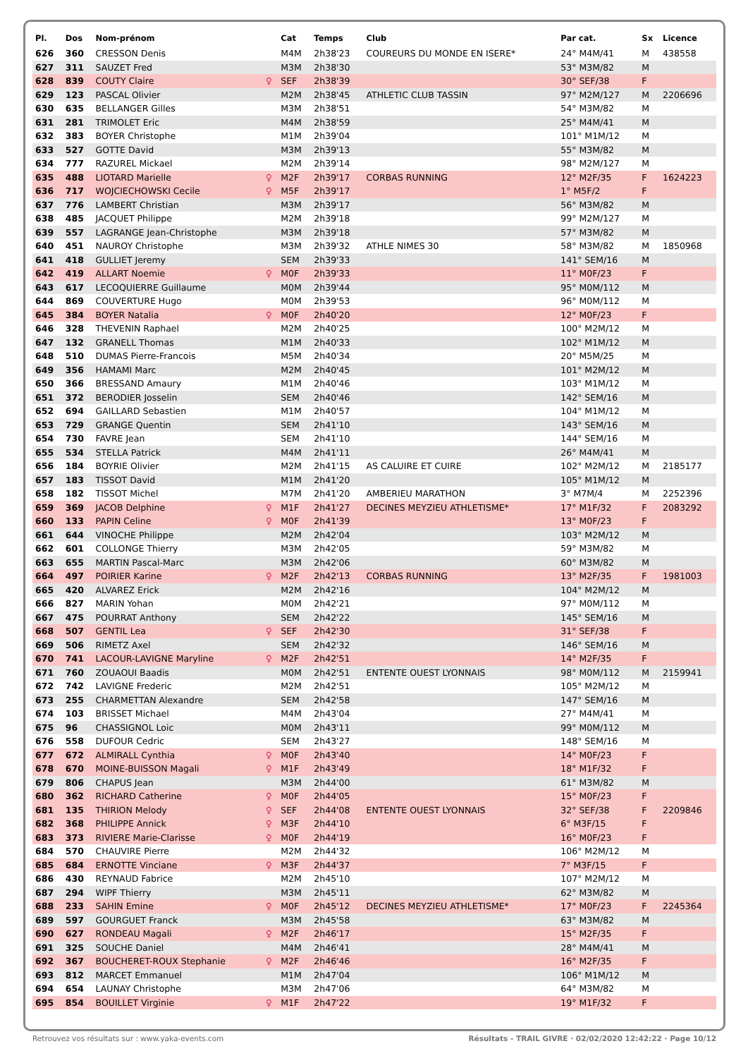| Pl. | Dos | Nom-prénom | | Cat | Temps | Club | Par cat. | Sx | Licence |
| --- | --- | --- | --- | --- | --- | --- | --- | --- | --- |
| 626 | 360 | CRESSON Denis | | M4M | 2h38'23 | COUREURS DU MONDE EN ISERE* | 24° M4M/41 | M | 438558 |
| 627 | 311 | SAUZET Fred | | M3M | 2h38'30 | | 53° M3M/82 | M | |
| 628 | 839 | COUTY Claire | ♀ | SEF | 2h38'39 | | 30° SEF/38 | F | |
| 629 | 123 | PASCAL Olivier | | M2M | 2h38'45 | ATHLETIC CLUB TASSIN | 97° M2M/127 | M | 2206696 |
| 630 | 635 | BELLANGER Gilles | | M3M | 2h38'51 | | 54° M3M/82 | M | |
| 631 | 281 | TRIMOLET Eric | | M4M | 2h38'59 | | 25° M4M/41 | M | |
| 632 | 383 | BOYER Christophe | | M1M | 2h39'04 | | 101° M1M/12 | M | |
| 633 | 527 | GOTTE David | | M3M | 2h39'13 | | 55° M3M/82 | M | |
| 634 | 777 | RAZUREL Mickael | | M2M | 2h39'14 | | 98° M2M/127 | M | |
| 635 | 488 | LIOTARD Marielle | ♀ | M2F | 2h39'17 | CORBAS RUNNING | 12° M2F/35 | F | 1624223 |
| 636 | 717 | WOJCIECHOWSKI Cecile | ♀ | M5F | 2h39'17 | | 1° M5F/2 | F | |
| 637 | 776 | LAMBERT Christian | | M3M | 2h39'17 | | 56° M3M/82 | M | |
| 638 | 485 | JACQUET Philippe | | M2M | 2h39'18 | | 99° M2M/127 | M | |
| 639 | 557 | LAGRANGE Jean-Christophe | | M3M | 2h39'18 | | 57° M3M/82 | M | |
| 640 | 451 | NAUROY Christophe | | M3M | 2h39'32 | ATHLE NIMES 30 | 58° M3M/82 | M | 1850968 |
| 641 | 418 | GULLIET Jeremy | | SEM | 2h39'33 | | 141° SEM/16 | M | |
| 642 | 419 | ALLART Noemie | ♀ | M0F | 2h39'33 | | 11° M0F/23 | F | |
| 643 | 617 | LECOQUIERRE Guillaume | | M0M | 2h39'44 | | 95° M0M/112 | M | |
| 644 | 869 | COUVERTURE Hugo | | M0M | 2h39'53 | | 96° M0M/112 | M | |
| 645 | 384 | BOYER Natalia | ♀ | M0F | 2h40'20 | | 12° M0F/23 | F | |
| 646 | 328 | THEVENIN Raphael | | M2M | 2h40'25 | | 100° M2M/12 | M | |
| 647 | 132 | GRANELL Thomas | | M1M | 2h40'33 | | 102° M1M/12 | M | |
| 648 | 510 | DUMAS Pierre-Francois | | M5M | 2h40'34 | | 20° M5M/25 | M | |
| 649 | 356 | HAMAMI Marc | | M2M | 2h40'45 | | 101° M2M/12 | M | |
| 650 | 366 | BRESSAND Amaury | | M1M | 2h40'46 | | 103° M1M/12 | M | |
| 651 | 372 | BERODIER Josselin | | SEM | 2h40'46 | | 142° SEM/16 | M | |
| 652 | 694 | GAILLARD Sebastien | | M1M | 2h40'57 | | 104° M1M/12 | M | |
| 653 | 729 | GRANGE Quentin | | SEM | 2h41'10 | | 143° SEM/16 | M | |
| 654 | 730 | FAVRE Jean | | SEM | 2h41'10 | | 144° SEM/16 | M | |
| 655 | 534 | STELLA Patrick | | M4M | 2h41'11 | | 26° M4M/41 | M | |
| 656 | 184 | BOYRIE Olivier | | M2M | 2h41'15 | AS CALUIRE ET CUIRE | 102° M2M/12 | M | 2185177 |
| 657 | 183 | TISSOT David | | M1M | 2h41'20 | | 105° M1M/12 | M | |
| 658 | 182 | TISSOT Michel | | M7M | 2h41'20 | AMBERIEU MARATHON | 3° M7M/4 | M | 2252396 |
| 659 | 369 | JACOB Delphine | ♀ | M1F | 2h41'27 | DECINES MEYZIEU ATHLETISME* | 17° M1F/32 | F | 2083292 |
| 660 | 133 | PAPIN Celine | ♀ | M0F | 2h41'39 | | 13° M0F/23 | F | |
| 661 | 644 | VINOCHE Philippe | | M2M | 2h42'04 | | 103° M2M/12 | M | |
| 662 | 601 | COLLONGE Thierry | | M3M | 2h42'05 | | 59° M3M/82 | M | |
| 663 | 655 | MARTIN Pascal-Marc | | M3M | 2h42'06 | | 60° M3M/82 | M | |
| 664 | 497 | POIRIER Karine | ♀ | M2F | 2h42'13 | CORBAS RUNNING | 13° M2F/35 | F | 1981003 |
| 665 | 420 | ALVAREZ Erick | | M2M | 2h42'16 | | 104° M2M/12 | M | |
| 666 | 827 | MARIN Yohan | | M0M | 2h42'21 | | 97° M0M/112 | M | |
| 667 | 475 | POURRAT Anthony | | SEM | 2h42'22 | | 145° SEM/16 | M | |
| 668 | 507 | GENTIL Lea | ♀ | SEF | 2h42'30 | | 31° SEF/38 | F | |
| 669 | 506 | RIMETZ Axel | | SEM | 2h42'32 | | 146° SEM/16 | M | |
| 670 | 741 | LACOUR-LAVIGNE Maryline | ♀ | M2F | 2h42'51 | | 14° M2F/35 | F | |
| 671 | 760 | ZOUAOUI Baadis | | M0M | 2h42'51 | ENTENTE OUEST LYONNAIS | 98° M0M/112 | M | 2159941 |
| 672 | 742 | LAVIGNE Frederic | | M2M | 2h42'51 | | 105° M2M/12 | M | |
| 673 | 255 | CHARMETTAN Alexandre | | SEM | 2h42'58 | | 147° SEM/16 | M | |
| 674 | 103 | BRISSET Michael | | M4M | 2h43'04 | | 27° M4M/41 | M | |
| 675 | 96 | CHASSIGNOL Loic | | M0M | 2h43'11 | | 99° M0M/112 | M | |
| 676 | 558 | DUFOUR Cedric | | SEM | 2h43'27 | | 148° SEM/16 | M | |
| 677 | 672 | ALMIRALL Cynthia | ♀ | M0F | 2h43'40 | | 14° M0F/23 | F | |
| 678 | 670 | MOINE-BUISSON Magali | ♀ | M1F | 2h43'49 | | 18° M1F/32 | F | |
| 679 | 806 | CHAPUS Jean | | M3M | 2h44'00 | | 61° M3M/82 | M | |
| 680 | 362 | RICHARD Catherine | ♀ | M0F | 2h44'05 | | 15° M0F/23 | F | |
| 681 | 135 | THIRION Melody | ♀ | SEF | 2h44'08 | ENTENTE OUEST LYONNAIS | 32° SEF/38 | F | 2209846 |
| 682 | 368 | PHILIPPE Annick | ♀ | M3F | 2h44'10 | | 6° M3F/15 | F | |
| 683 | 373 | RIVIERE Marie-Clarisse | ♀ | M0F | 2h44'19 | | 16° M0F/23 | F | |
| 684 | 570 | CHAUVIRE Pierre | | M2M | 2h44'32 | | 106° M2M/12 | M | |
| 685 | 684 | ERNOTTE Vinciane | ♀ | M3F | 2h44'37 | | 7° M3F/15 | F | |
| 686 | 430 | REYNAUD Fabrice | | M2M | 2h45'10 | | 107° M2M/12 | M | |
| 687 | 294 | WIPF Thierry | | M3M | 2h45'11 | | 62° M3M/82 | M | |
| 688 | 233 | SAHIN Emine | ♀ | M0F | 2h45'12 | DECINES MEYZIEU ATHLETISME* | 17° M0F/23 | F | 2245364 |
| 689 | 597 | GOURGUET Franck | | M3M | 2h45'58 | | 63° M3M/82 | M | |
| 690 | 627 | RONDEAU Magali | ♀ | M2F | 2h46'17 | | 15° M2F/35 | F | |
| 691 | 325 | SOUCHE Daniel | | M4M | 2h46'41 | | 28° M4M/41 | M | |
| 692 | 367 | BOUCHERET-ROUX Stephanie | ♀ | M2F | 2h46'46 | | 16° M2F/35 | F | |
| 693 | 812 | MARCET Emmanuel | | M1M | 2h47'04 | | 106° M1M/12 | M | |
| 694 | 654 | LAUNAY Christophe | | M3M | 2h47'06 | | 64° M3M/82 | M | |
| 695 | 854 | BOUILLET Virginie | ♀ | M1F | 2h47'22 | | 19° M1F/32 | F | |
Retrouvez vos résultats sur : www.yaka-events.com Résultats - TRAIL GIVRE · 02/02/2020 12:42:22 · Page 10/12